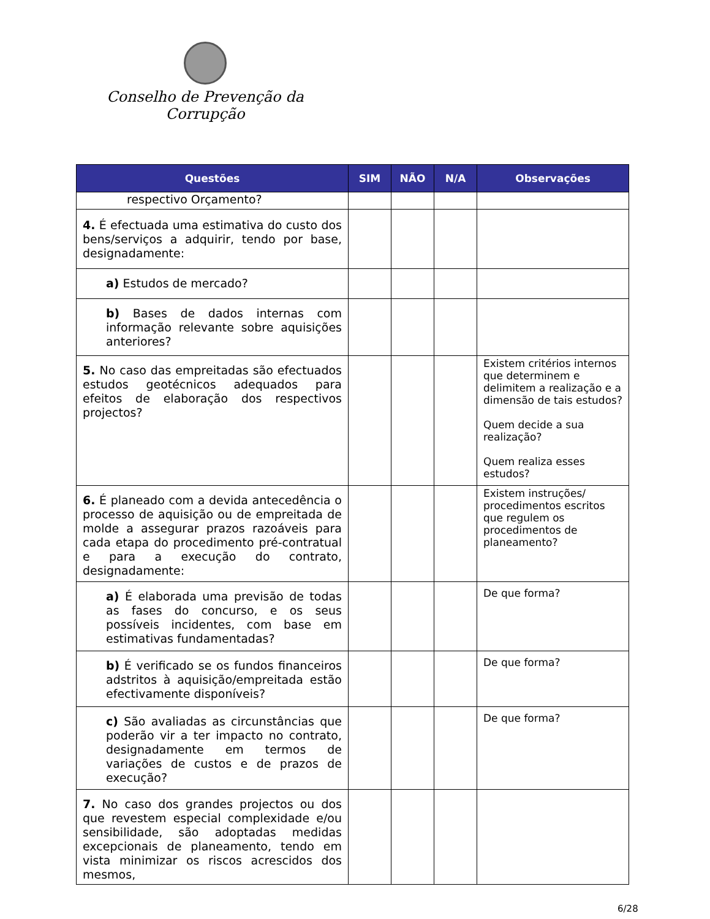Conselho de Prevenção da Corrupção
| Questões | SIM | NÃO | N/A | Observações |
| --- | --- | --- | --- | --- |
| respectivo Orçamento? | | | | |
| 4. É efectuada uma estimativa do custo dos bens/serviços a adquirir, tendo por base, designadamente: | | | | |
| a) Estudos de mercado? | | | | |
| b) Bases de dados internas com informação relevante sobre aquisições anteriores? | | | | |
| 5. No caso das empreitadas são efectuados estudos geotécnicos adequados para efeitos de elaboração dos respectivos projectos? | | | | Existem critérios internos que determinem e delimitem a realização e a dimensão de tais estudos? Quem decide a sua realização? Quem realiza esses estudos? |
| 6. É planeado com a devida antecedência o processo de aquisição ou de empreitada de molde a assegurar prazos razoáveis para cada etapa do procedimento pré-contratual e para a execução do contrato, designadamente: | | | | Existem instruções/ procedimentos escritos que regulem os procedimentos de planeamento? |
| a) É elaborada uma previsão de todas as fases do concurso, e os seus possíveis incidentes, com base em estimativas fundamentadas? | | | | De que forma? |
| b) É verificado se os fundos financeiros adstritos à aquisição/empreitada estão efectivamente disponíveis? | | | | De que forma? |
| c) São avaliadas as circunstâncias que poderão vir a ter impacto no contrato, designadamente em termos de variações de custos e de prazos de execução? | | | | De que forma? |
| 7. No caso dos grandes projectos ou dos que revestem especial complexidade e/ou sensibilidade, são adoptadas medidas excepcionais de planeamento, tendo em vista minimizar os riscos acrescidos dos mesmos, | | | | |
6/28